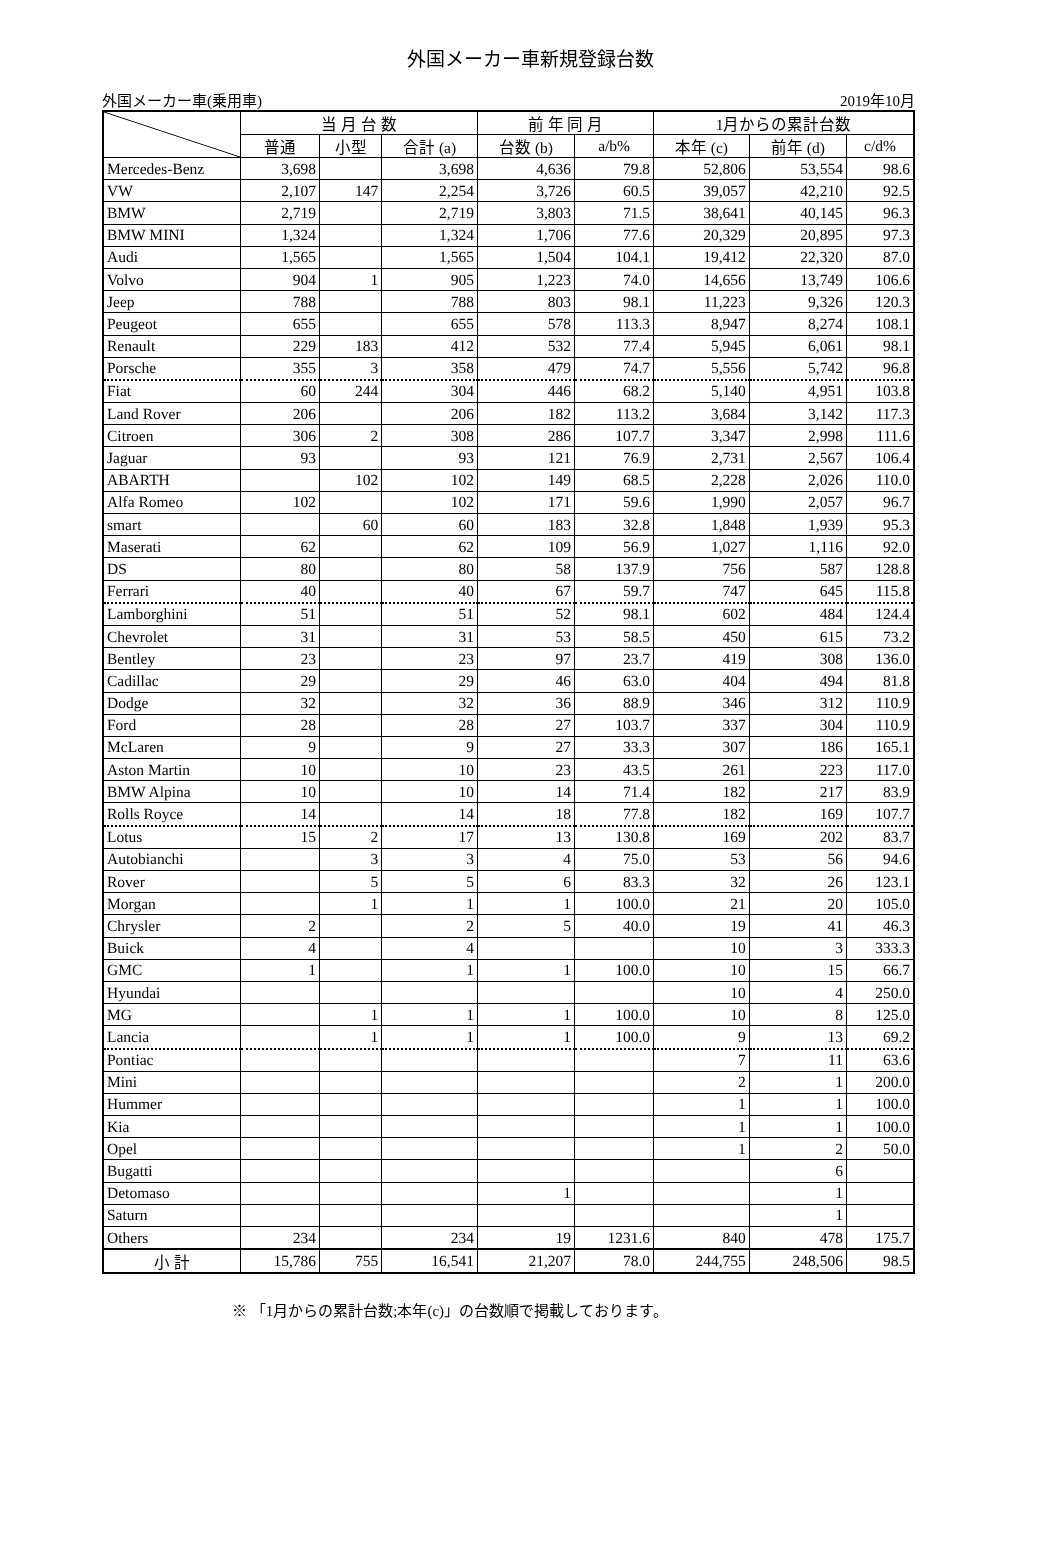外国メーカー車新規登録台数
外国メーカー車(乗用車) 2019年10月
| | 当 月 台 数 | | | 前 年 同 月 | | 1月からの累計台数 | | |
| --- | --- | --- | --- | --- | --- | --- | --- | --- |
| | 普通 | 小型 | 合計 (a) | 台数 (b) | a/b% | 本年 (c) | 前年 (d) | c/d% |
| Mercedes-Benz | 3,698 | | 3,698 | 4,636 | 79.8 | 52,806 | 53,554 | 98.6 |
| VW | 2,107 | 147 | 2,254 | 3,726 | 60.5 | 39,057 | 42,210 | 92.5 |
| BMW | 2,719 | | 2,719 | 3,803 | 71.5 | 38,641 | 40,145 | 96.3 |
| BMW MINI | 1,324 | | 1,324 | 1,706 | 77.6 | 20,329 | 20,895 | 97.3 |
| Audi | 1,565 | | 1,565 | 1,504 | 104.1 | 19,412 | 22,320 | 87.0 |
| Volvo | 904 | 1 | 905 | 1,223 | 74.0 | 14,656 | 13,749 | 106.6 |
| Jeep | 788 | | 788 | 803 | 98.1 | 11,223 | 9,326 | 120.3 |
| Peugeot | 655 | | 655 | 578 | 113.3 | 8,947 | 8,274 | 108.1 |
| Renault | 229 | 183 | 412 | 532 | 77.4 | 5,945 | 6,061 | 98.1 |
| Porsche | 355 | 3 | 358 | 479 | 74.7 | 5,556 | 5,742 | 96.8 |
| Fiat | 60 | 244 | 304 | 446 | 68.2 | 5,140 | 4,951 | 103.8 |
| Land Rover | 206 | | 206 | 182 | 113.2 | 3,684 | 3,142 | 117.3 |
| Citroen | 306 | 2 | 308 | 286 | 107.7 | 3,347 | 2,998 | 111.6 |
| Jaguar | 93 | | 93 | 121 | 76.9 | 2,731 | 2,567 | 106.4 |
| ABARTH | | 102 | 102 | 149 | 68.5 | 2,228 | 2,026 | 110.0 |
| Alfa Romeo | 102 | | 102 | 171 | 59.6 | 1,990 | 2,057 | 96.7 |
| smart | | 60 | 60 | 183 | 32.8 | 1,848 | 1,939 | 95.3 |
| Maserati | 62 | | 62 | 109 | 56.9 | 1,027 | 1,116 | 92.0 |
| DS | 80 | | 80 | 58 | 137.9 | 756 | 587 | 128.8 |
| Ferrari | 40 | | 40 | 67 | 59.7 | 747 | 645 | 115.8 |
| Lamborghini | 51 | | 51 | 52 | 98.1 | 602 | 484 | 124.4 |
| Chevrolet | 31 | | 31 | 53 | 58.5 | 450 | 615 | 73.2 |
| Bentley | 23 | | 23 | 97 | 23.7 | 419 | 308 | 136.0 |
| Cadillac | 29 | | 29 | 46 | 63.0 | 404 | 494 | 81.8 |
| Dodge | 32 | | 32 | 36 | 88.9 | 346 | 312 | 110.9 |
| Ford | 28 | | 28 | 27 | 103.7 | 337 | 304 | 110.9 |
| McLaren | 9 | | 9 | 27 | 33.3 | 307 | 186 | 165.1 |
| Aston Martin | 10 | | 10 | 23 | 43.5 | 261 | 223 | 117.0 |
| BMW Alpina | 10 | | 10 | 14 | 71.4 | 182 | 217 | 83.9 |
| Rolls Royce | 14 | | 14 | 18 | 77.8 | 182 | 169 | 107.7 |
| Lotus | 15 | 2 | 17 | 13 | 130.8 | 169 | 202 | 83.7 |
| Autobianchi | | 3 | 3 | 4 | 75.0 | 53 | 56 | 94.6 |
| Rover | | 5 | 5 | 6 | 83.3 | 32 | 26 | 123.1 |
| Morgan | | 1 | 1 | 1 | 100.0 | 21 | 20 | 105.0 |
| Chrysler | 2 | | 2 | 5 | 40.0 | 19 | 41 | 46.3 |
| Buick | 4 | | 4 | | | 10 | 3 | 333.3 |
| GMC | 1 | | 1 | 1 | 100.0 | 10 | 15 | 66.7 |
| Hyundai | | | | | | 10 | 4 | 250.0 |
| MG | | 1 | 1 | 1 | 100.0 | 10 | 8 | 125.0 |
| Lancia | | 1 | 1 | 1 | 100.0 | 9 | 13 | 69.2 |
| Pontiac | | | | | | 7 | 11 | 63.6 |
| Mini | | | | | | 2 | 1 | 200.0 |
| Hummer | | | | | | 1 | 1 | 100.0 |
| Kia | | | | | | 1 | 1 | 100.0 |
| Opel | | | | | | 1 | 2 | 50.0 |
| Bugatti | | | | | | | 6 | |
| Detomaso | | | | 1 | | | 1 | |
| Saturn | | | | | | | 1 | |
| Others | 234 | | 234 | 19 | 1231.6 | 840 | 478 | 175.7 |
| 小 計 | 15,786 | 755 | 16,541 | 21,207 | 78.0 | 244,755 | 248,506 | 98.5 |
※ 「1月からの累計台数;本年(c)」の台数順で掲載しております。